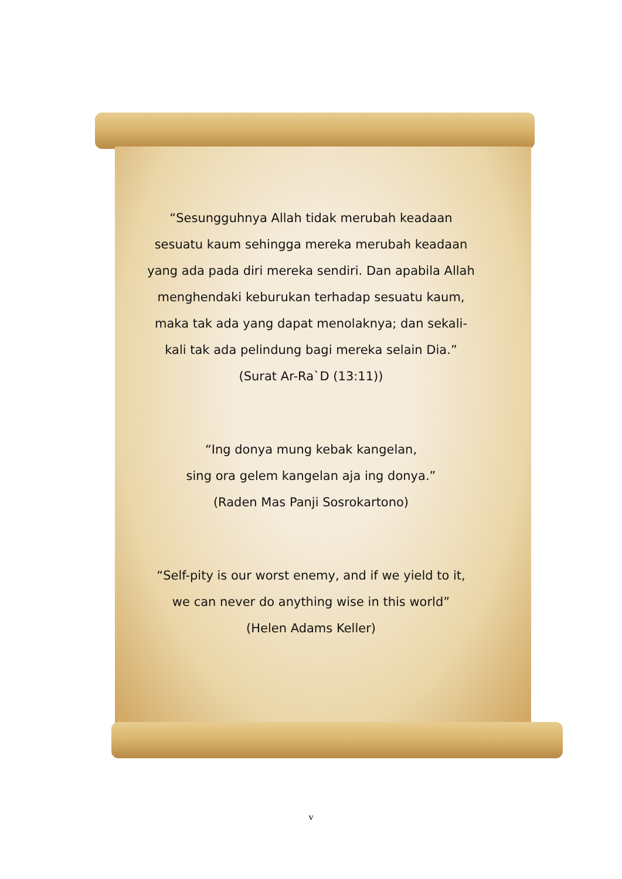“Sesungguhnya Allah tidak merubah keadaan sesuatu kaum sehingga mereka merubah keadaan yang ada pada diri mereka sendiri. Dan apabila Allah menghendaki keburukan terhadap sesuatu kaum, maka tak ada yang dapat menolaknya; dan sekali-kali tak ada pelindung bagi mereka selain Dia.”
(Surat Ar-Ra`D (13:11))
“Ing donya mung kebak kangelan,
sing ora gelem kangelan aja ing donya.”
(Raden Mas Panji Sosrokartono)
“Self-pity is our worst enemy, and if we yield to it,
we can never do anything wise in this world”
(Helen Adams Keller)
v